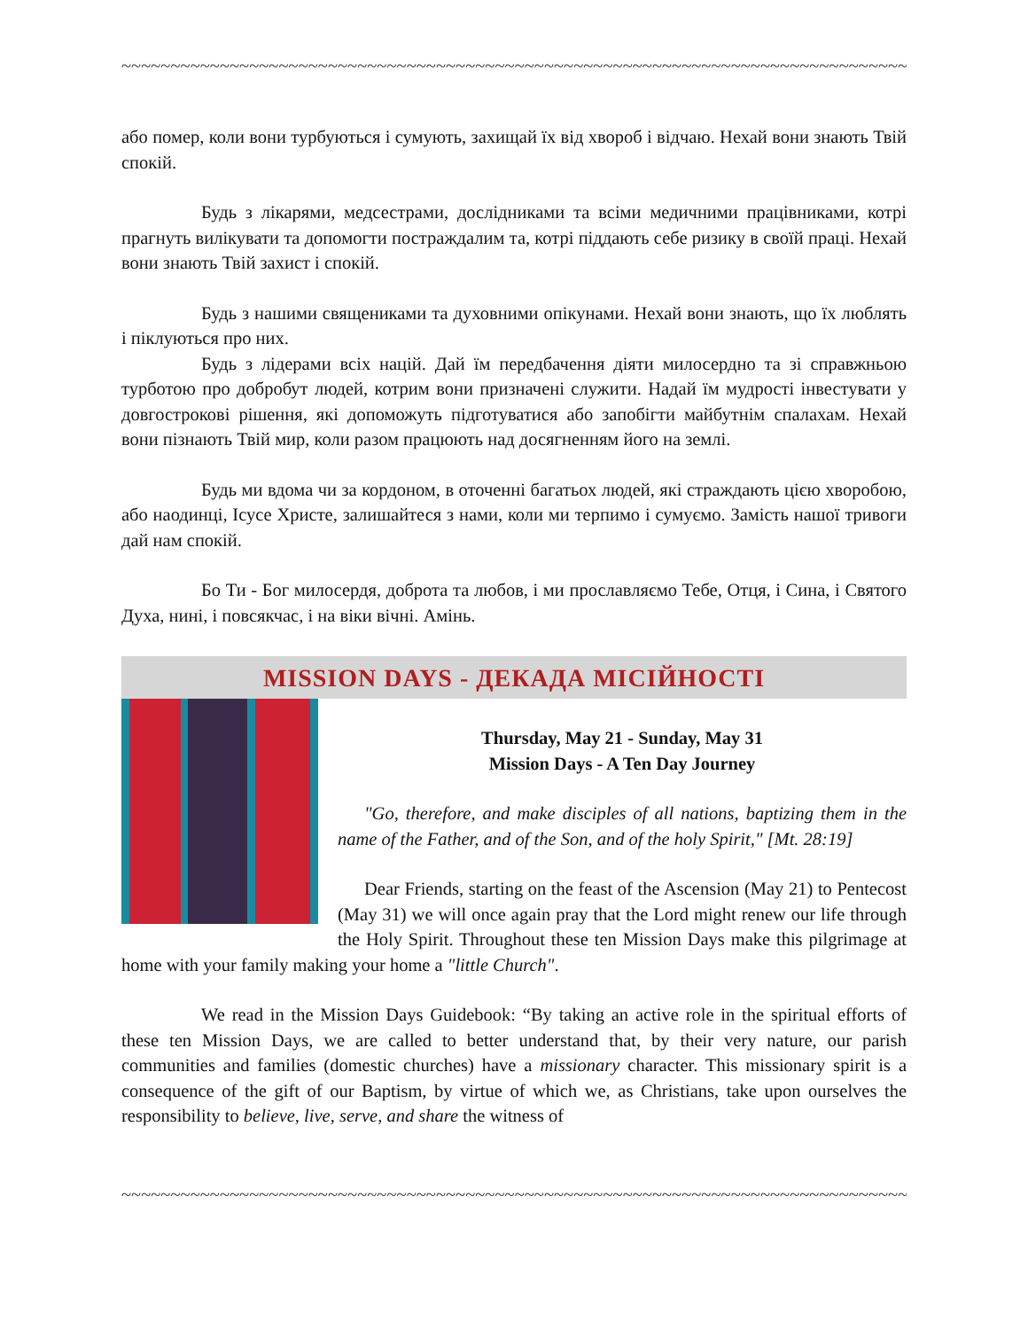~~~~~~~~~~~~~~~~~~~~~~~~~~~~~~~~~~~~~~~~~~~~~~~~~~~~~~~~~~~~~~~~~~~~~~~~~~~~~~~~~~~~~~~~~~~
або помер, коли вони турбуються і сумують, захищай їх від хвороб і відчаю. Нехай вони знають Твій спокій.
Будь з лікарями, медсестрами, дослідниками та всіми медичними працівниками, котрі прагнуть вилікувати та допомогти постраждалим та, котрі піддають себе ризику в своїй праці. Нехай вони знають Твій захист і спокій.
Будь з нашими священиками та духовними опікунами. Нехай вони знають, що їх люблять і піклуються про них.
Будь з лідерами всіх націй. Дай їм передбачення діяти милосердно та зі справжньою турботою про добробут людей, котрим вони призначені служити. Надай їм мудрості інвестувати у довгострокові рішення, які допоможуть підготуватися або запобігти майбутнім спалахам. Нехай вони пізнають Твій мир, коли разом працюють над досягненням його на землі.
Будь ми вдома чи за кордоном, в оточенні багатьох людей, які страждають цією хворобою, або наодинці, Ісусе Христе, залишайтеся з нами, коли ми терпимо і сумуємо. Замість нашої тривоги дай нам спокій.
Бо Ти - Бог милосердя, доброта та любов, і ми прославляємо Тебе, Отця, і Сина, і Святого Духа, нині, і повсякчас, і на віки вічні. Амінь.
MISSION DAYS - ДЕКАДА МІСІЙНОСТІ
Thursday, May 21 - Sunday, May 31
Mission Days - A Ten Day Journey
"Go, therefore, and make disciples of all nations, baptizing them in the name of the Father, and of the Son, and of the holy Spirit," [Mt. 28:19]
Dear Friends, starting on the feast of the Ascension (May 21) to Pentecost (May 31) we will once again pray that the Lord might renew our life through the Holy Spirit. Throughout these ten Mission Days make this pilgrimage at home with your family making your home a "little Church".
We read in the Mission Days Guidebook: “By taking an active role in the spiritual efforts of these ten Mission Days, we are called to better understand that, by their very nature, our parish communities and families (domestic churches) have a missionary character. This missionary spirit is a consequence of the gift of our Baptism, by virtue of which we, as Christians, take upon ourselves the responsibility to believe, live, serve, and share the witness of
~~~~~~~~~~~~~~~~~~~~~~~~~~~~~~~~~~~~~~~~~~~~~~~~~~~~~~~~~~~~~~~~~~~~~~~~~~~~~~~~~~~~~~~~~~~